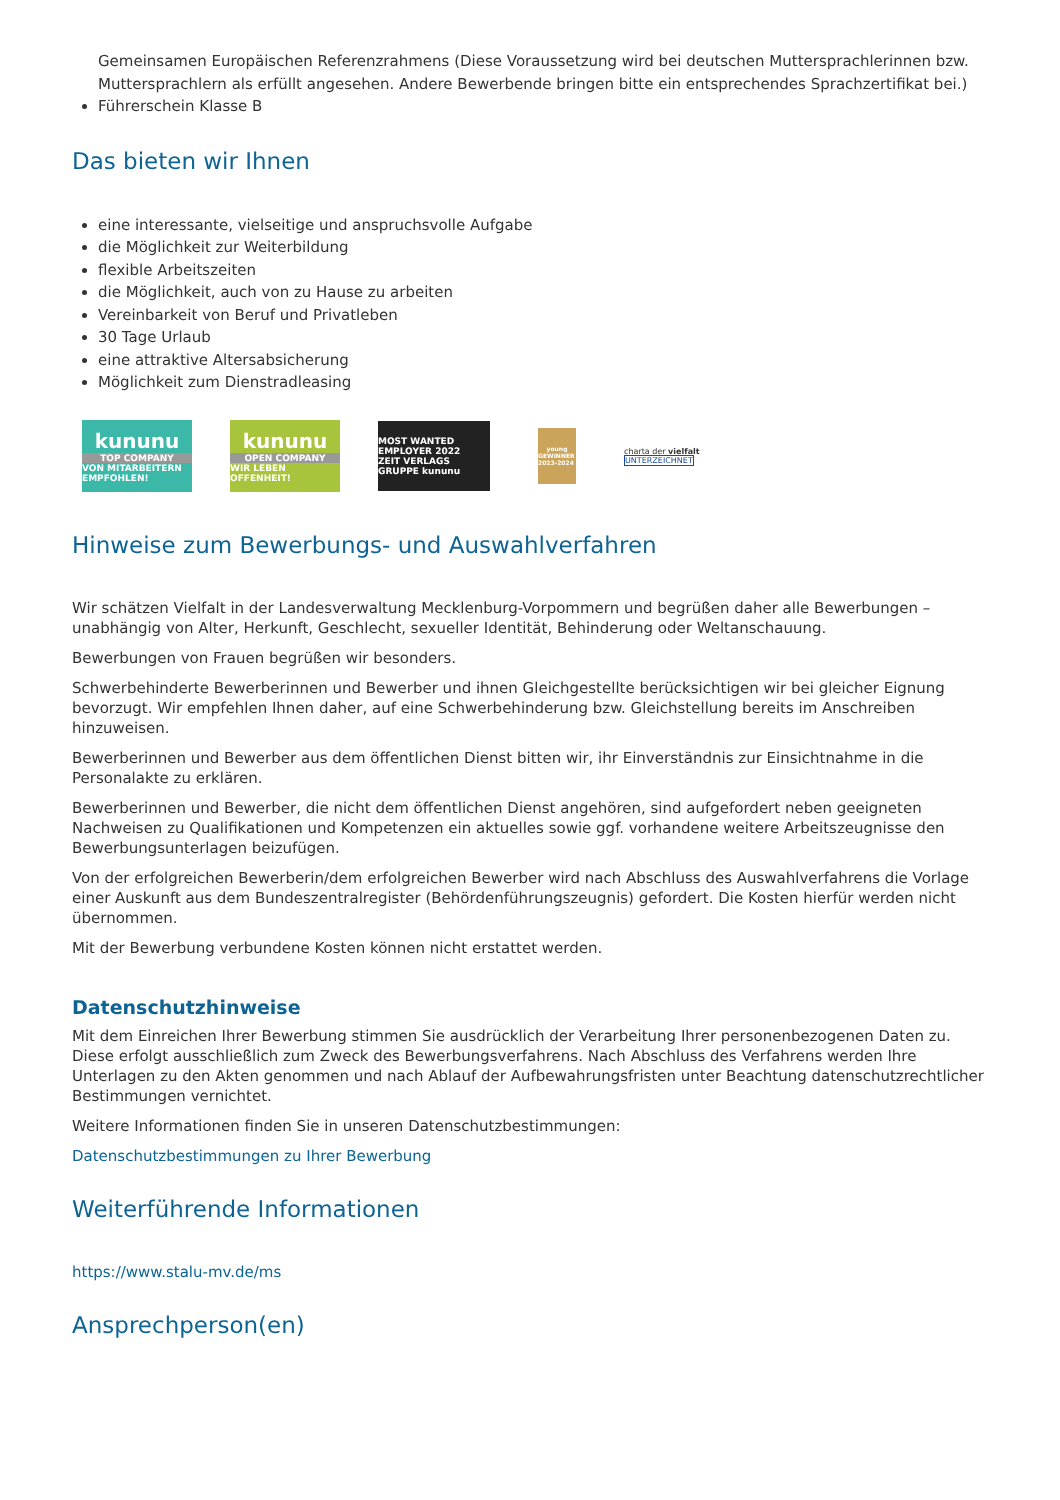Gemeinsamen Europäischen Referenzrahmens (Diese Voraussetzung wird bei deutschen Muttersprachlerinnen bzw. Muttersprachlern als erfüllt angesehen. Andere Bewerbende bringen bitte ein entsprechendes Sprachzertifikat bei.)
Führerschein Klasse B
Das bieten wir Ihnen
eine interessante, vielseitige und anspruchsvolle Aufgabe
die Möglichkeit zur Weiterbildung
flexible Arbeitszeiten
die Möglichkeit, auch von zu Hause zu arbeiten
Vereinbarkeit von Beruf und Privatleben
30 Tage Urlaub
eine attraktive Altersabsicherung
Möglichkeit zum Dienstradleasing
kununu
TOP COMPANY
VON MITARBEITERN EMPFOHLEN!
kununu
OPEN COMPANY
WIR LEBEN OFFENHEIT!
MOST WANTED EMPLOYER 2022
ZEIT VERLAGS GRUPPE kununu
young
GEWINNER 2023-2024
charta der vielfalt
UNTERZEICHNET
Hinweise zum Bewerbungs- und Auswahlverfahren
Wir schätzen Vielfalt in der Landesverwaltung Mecklenburg-Vorpommern und begrüßen daher alle Bewerbungen – unabhängig von Alter, Herkunft, Geschlecht, sexueller Identität, Behinderung oder Weltanschauung.
Bewerbungen von Frauen begrüßen wir besonders.
Schwerbehinderte Bewerberinnen und Bewerber und ihnen Gleichgestellte berücksichtigen wir bei gleicher Eignung bevorzugt. Wir empfehlen Ihnen daher, auf eine Schwerbehinderung bzw. Gleichstellung bereits im Anschreiben hinzuweisen.
Bewerberinnen und Bewerber aus dem öffentlichen Dienst bitten wir, ihr Einverständnis zur Einsichtnahme in die Personalakte zu erklären.
Bewerberinnen und Bewerber, die nicht dem öffentlichen Dienst angehören, sind aufgefordert neben geeigneten Nachweisen zu Qualifikationen und Kompetenzen ein aktuelles sowie ggf. vorhandene weitere Arbeitszeugnisse den Bewerbungsunterlagen beizufügen.
Von der erfolgreichen Bewerberin/dem erfolgreichen Bewerber wird nach Abschluss des Auswahlverfahrens die Vorlage einer Auskunft aus dem Bundeszentralregister (Behördenführungszeugnis) gefordert. Die Kosten hierfür werden nicht übernommen.
Mit der Bewerbung verbundene Kosten können nicht erstattet werden.
Datenschutzhinweise
Mit dem Einreichen Ihrer Bewerbung stimmen Sie ausdrücklich der Verarbeitung Ihrer personenbezogenen Daten zu. Diese erfolgt ausschließlich zum Zweck des Bewerbungsverfahrens. Nach Abschluss des Verfahrens werden Ihre Unterlagen zu den Akten genommen und nach Ablauf der Aufbewahrungsfristen unter Beachtung datenschutzrechtlicher Bestimmungen vernichtet.
Weitere Informationen finden Sie in unseren Datenschutzbestimmungen:
Datenschutzbestimmungen zu Ihrer Bewerbung
Weiterführende Informationen
https://www.stalu-mv.de/ms
Ansprechperson(en)